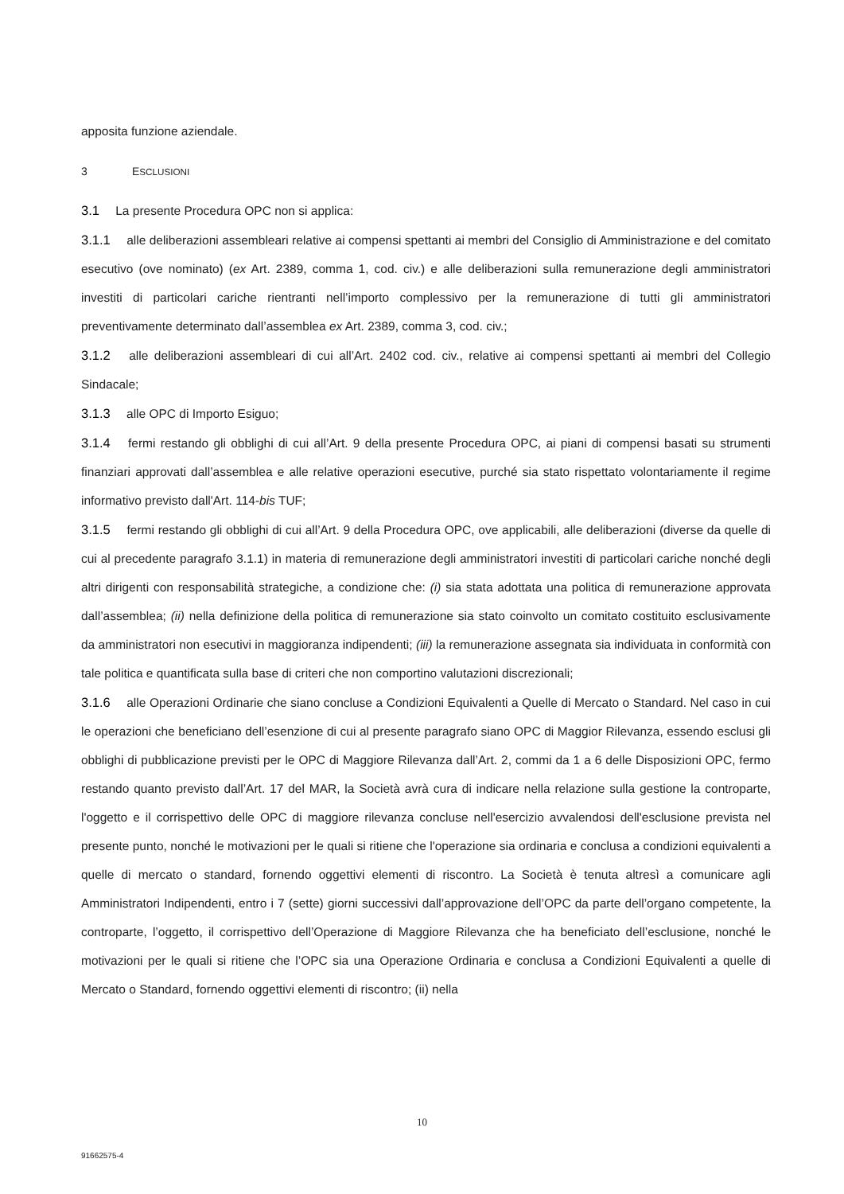apposita funzione aziendale.
3 ESCLUSIONI
3.1 La presente Procedura OPC non si applica:
3.1.1 alle deliberazioni assembleari relative ai compensi spettanti ai membri del Consiglio di Amministrazione e del comitato esecutivo (ove nominato) (ex Art. 2389, comma 1, cod. civ.) e alle deliberazioni sulla remunerazione degli amministratori investiti di particolari cariche rientranti nell’importo complessivo per la remunerazione di tutti gli amministratori preventivamente determinato dall’assemblea ex Art. 2389, comma 3, cod. civ.;
3.1.2 alle deliberazioni assembleari di cui all’Art. 2402 cod. civ., relative ai compensi spettanti ai membri del Collegio Sindacale;
3.1.3 alle OPC di Importo Esiguo;
3.1.4 fermi restando gli obblighi di cui all’Art. 9 della presente Procedura OPC, ai piani di compensi basati su strumenti finanziari approvati dall’assemblea e alle relative operazioni esecutive, purché sia stato rispettato volontariamente il regime informativo previsto dall'Art. 114-bis TUF;
3.1.5 fermi restando gli obblighi di cui all’Art. 9 della Procedura OPC, ove applicabili, alle deliberazioni (diverse da quelle di cui al precedente paragrafo 3.1.1) in materia di remunerazione degli amministratori investiti di particolari cariche nonché degli altri dirigenti con responsabilità strategiche, a condizione che: (i) sia stata adottata una politica di remunerazione approvata dall’assemblea; (ii) nella definizione della politica di remunerazione sia stato coinvolto un comitato costituito esclusivamente da amministratori non esecutivi in maggioranza indipendenti; (iii) la remunerazione assegnata sia individuata in conformità con tale politica e quantificata sulla base di criteri che non comportino valutazioni discrezionali;
3.1.6 alle Operazioni Ordinarie che siano concluse a Condizioni Equivalenti a Quelle di Mercato o Standard. Nel caso in cui le operazioni che beneficiano dell’esenzione di cui al presente paragrafo siano OPC di Maggior Rilevanza, essendo esclusi gli obblighi di pubblicazione previsti per le OPC di Maggiore Rilevanza dall’Art. 2, commi da 1 a 6 delle Disposizioni OPC, fermo restando quanto previsto dall’Art. 17 del MAR, la Società avrà cura di indicare nella relazione sulla gestione la controparte, l'oggetto e il corrispettivo delle OPC di maggiore rilevanza concluse nell'esercizio avvalendosi dell'esclusione prevista nel presente punto, nonché le motivazioni per le quali si ritiene che l'operazione sia ordinaria e conclusa a condizioni equivalenti a quelle di mercato o standard, fornendo oggettivi elementi di riscontro. La Società è tenuta altresì a comunicare agli Amministratori Indipendenti, entro i 7 (sette) giorni successivi dall’approvazione dell’OPC da parte dell’organo competente, la controparte, l’oggetto, il corrispettivo dell’Operazione di Maggiore Rilevanza che ha beneficiato dell’esclusione, nonché le motivazioni per le quali si ritiene che l’OPC sia una Operazione Ordinaria e conclusa a Condizioni Equivalenti a quelle di Mercato o Standard, fornendo oggettivi elementi di riscontro; (ii) nella
10
91662575-4